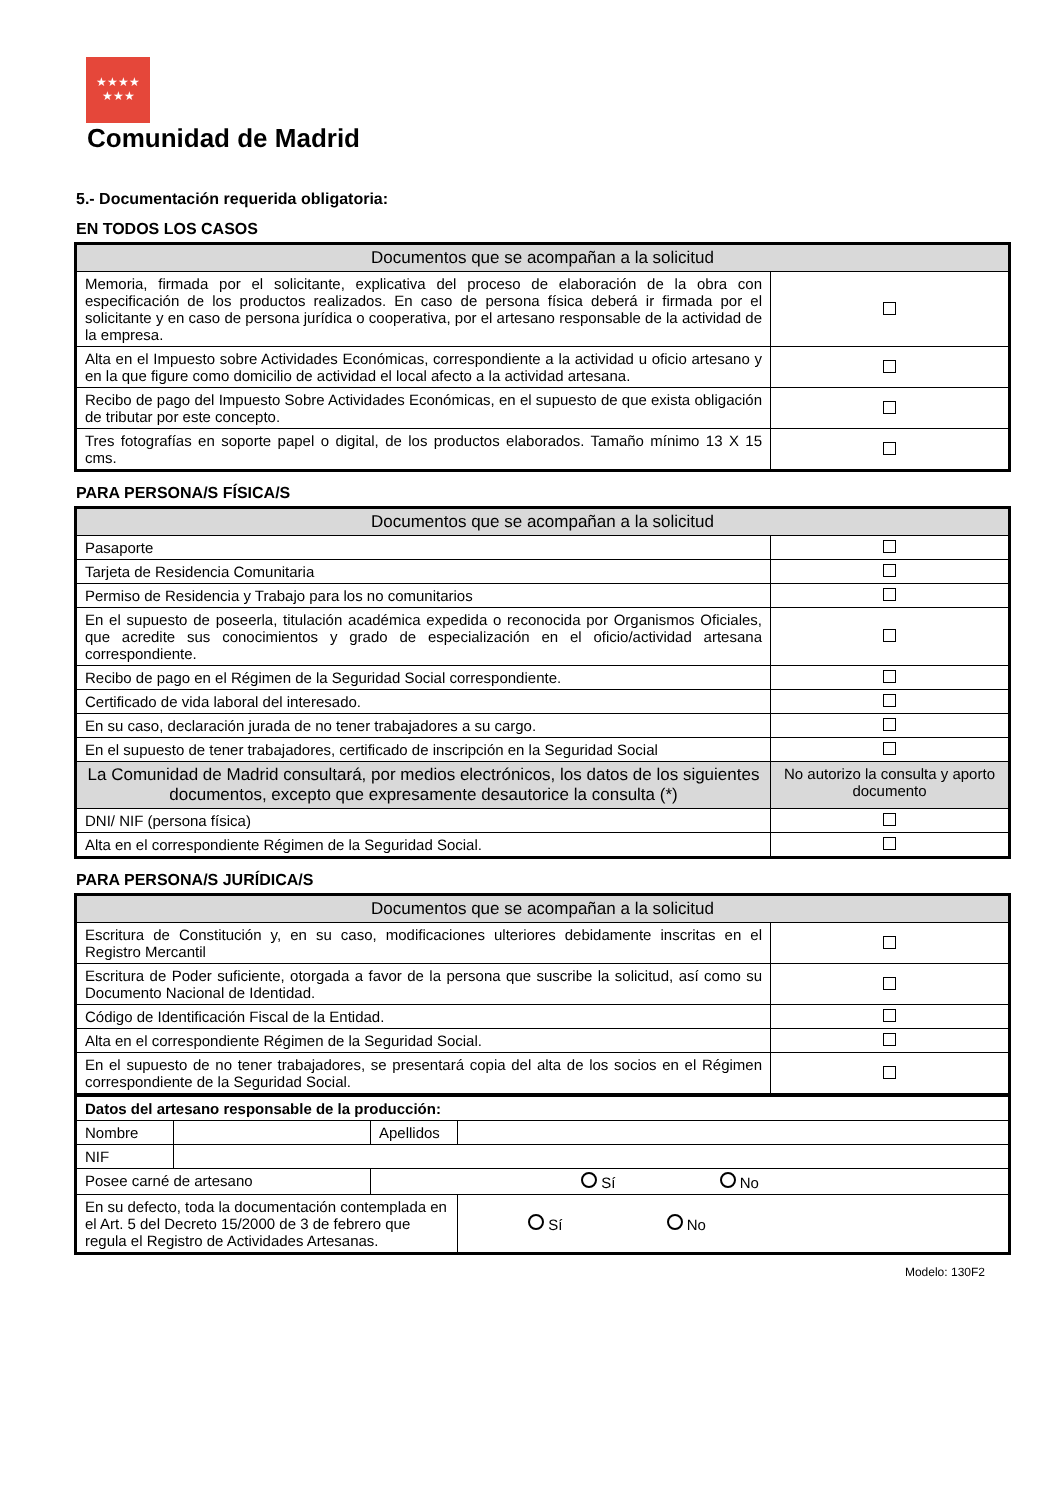★★★★
★★★
Comunidad de Madrid
5.- Documentación requerida obligatoria:
EN TODOS LOS CASOS
| Documentos que se acompañan a la solicitud | |
| --- | --- |
| Memoria, firmada por el solicitante, explicativa del proceso de elaboración de la obra con especificación de los productos realizados. En caso de persona física deberá ir firmada por el solicitante y en caso de persona jurídica o cooperativa, por el artesano responsable de la actividad de la empresa. | |
| Alta en el Impuesto sobre Actividades Económicas, correspondiente a la actividad u oficio artesano y en la que figure como domicilio de actividad el local afecto a la actividad artesana. | |
| Recibo de pago del Impuesto Sobre Actividades Económicas, en el supuesto de que exista obligación de tributar por este concepto. | |
| Tres fotografías en soporte papel o digital, de los productos elaborados. Tamaño mínimo 13 X 15 cms. | |
PARA PERSONA/S FÍSICA/S
| Documentos que se acompañan a la solicitud | |
| --- | --- |
| Pasaporte | |
| Tarjeta de Residencia Comunitaria | |
| Permiso de Residencia y Trabajo para los no comunitarios | |
| En el supuesto de poseerla, titulación académica expedida o reconocida por Organismos Oficiales, que acredite sus conocimientos y grado de especialización en el oficio/actividad artesana correspondiente. | |
| Recibo de pago en el Régimen de la Seguridad Social correspondiente. | |
| Certificado de vida laboral del interesado. | |
| En su caso, declaración jurada de no tener trabajadores a su cargo. | |
| En el supuesto de tener trabajadores, certificado de inscripción en la Seguridad Social | |
| La Comunidad de Madrid consultará, por medios electrónicos, los datos de los siguientes documentos, excepto que expresamente desautorice la consulta (*) | No autorizo la consulta y aporto documento |
| DNI/ NIF (persona física) | |
| Alta en el correspondiente Régimen de la Seguridad Social. | |
PARA PERSONA/S JURÍDICA/S
| Documentos que se acompañan a la solicitud | |
| --- | --- |
| Escritura de Constitución y, en su caso, modificaciones ulteriores debidamente inscritas en el Registro Mercantil | |
| Escritura de Poder suficiente, otorgada a favor de la persona que suscribe la solicitud, así como su Documento Nacional de Identidad. | |
| Código de Identificación Fiscal de la Entidad. | |
| Alta en el correspondiente Régimen de la Seguridad Social. | |
| En el supuesto de no tener trabajadores, se presentará copia del alta de los socios en el Régimen correspondiente de la Seguridad Social. | |
| Datos del artesano responsable de la producción: | | | |
| Nombre | | Apellidos | |
| NIF | | | |
| Posee carné de artesano | | Sí No | |
| En su defecto, toda la documentación contemplada en el Art. 5 del Decreto 15/2000 de 3 de febrero que regula el Registro de Actividades Artesanas. | | | Sí No |
Modelo: 130F2